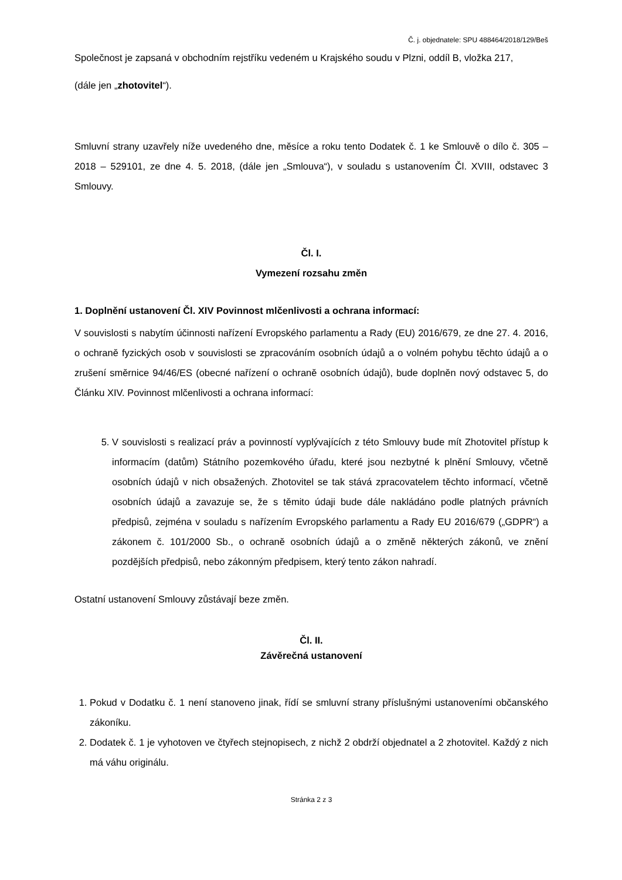Č. j. objednatele: SPU 488464/2018/129/Beš
Společnost je zapsaná v obchodním rejstříku vedeném u Krajského soudu v Plzni, oddíl B, vložka 217,
(dále jen „zhotovitel“).
Smluvní strany uzavřely níže uvedeného dne, měsíce a roku tento Dodatek č. 1 ke Smlouvě o dílo č. 305 – 2018 – 529101, ze dne 4. 5. 2018, (dále jen „Smlouva“), v souladu s ustanovením Čl. XVIII, odstavec 3 Smlouvy.
Čl. I.
Vymezení rozsahu změn
1. Doplnění ustanovení Čl. XIV Povinnost mlčenlivosti a ochrana informací:
V souvislosti s nabytím účinnosti nařízení Evropského parlamentu a Rady (EU) 2016/679, ze dne 27. 4. 2016, o ochraně fyzických osob v souvislosti se zpracováním osobních údajů a o volném pohybu těchto údajů a o zrušení směrnice 94/46/ES (obecné nařízení o ochraně osobních údajů), bude doplněn nový odstavec 5, do Článku XIV. Povinnost mlčenlivosti a ochrana informací:
5. V souvislosti s realizací práv a povinností vyplývajících z této Smlouvy bude mít Zhotovitel přístup k informacím (datům) Státního pozemkového úřadu, které jsou nezbytné k plnění Smlouvy, včetně osobních údajů v nich obsažených. Zhotovitel se tak stává zpracovatelem těchto informací, včetně osobních údajů a zavazuje se, že s těmito údaji bude dále nakládáno podle platných právních předpisů, zejména v souladu s nařízením Evropského parlamentu a Rady EU 2016/679 („GDPR“) a zákonem č. 101/2000 Sb., o ochraně osobních údajů a o změně některých zákonů, ve znění pozdějších předpisů, nebo zákonným předpisem, který tento zákon nahradí.
Ostatní ustanovení Smlouvy zůstávají beze změn.
Čl. II.
Závěrečná ustanovení
1. Pokud v Dodatku č. 1 není stanoveno jinak, řídí se smluvní strany příslušnými ustanoveními občanského zákoníku.
2. Dodatek č. 1 je vyhotoven ve čtyřech stejnopisech, z nichž 2 obdrží objednatel a 2 zhotovitel. Každý z nich má váhu originálu.
Stránka 2 z 3